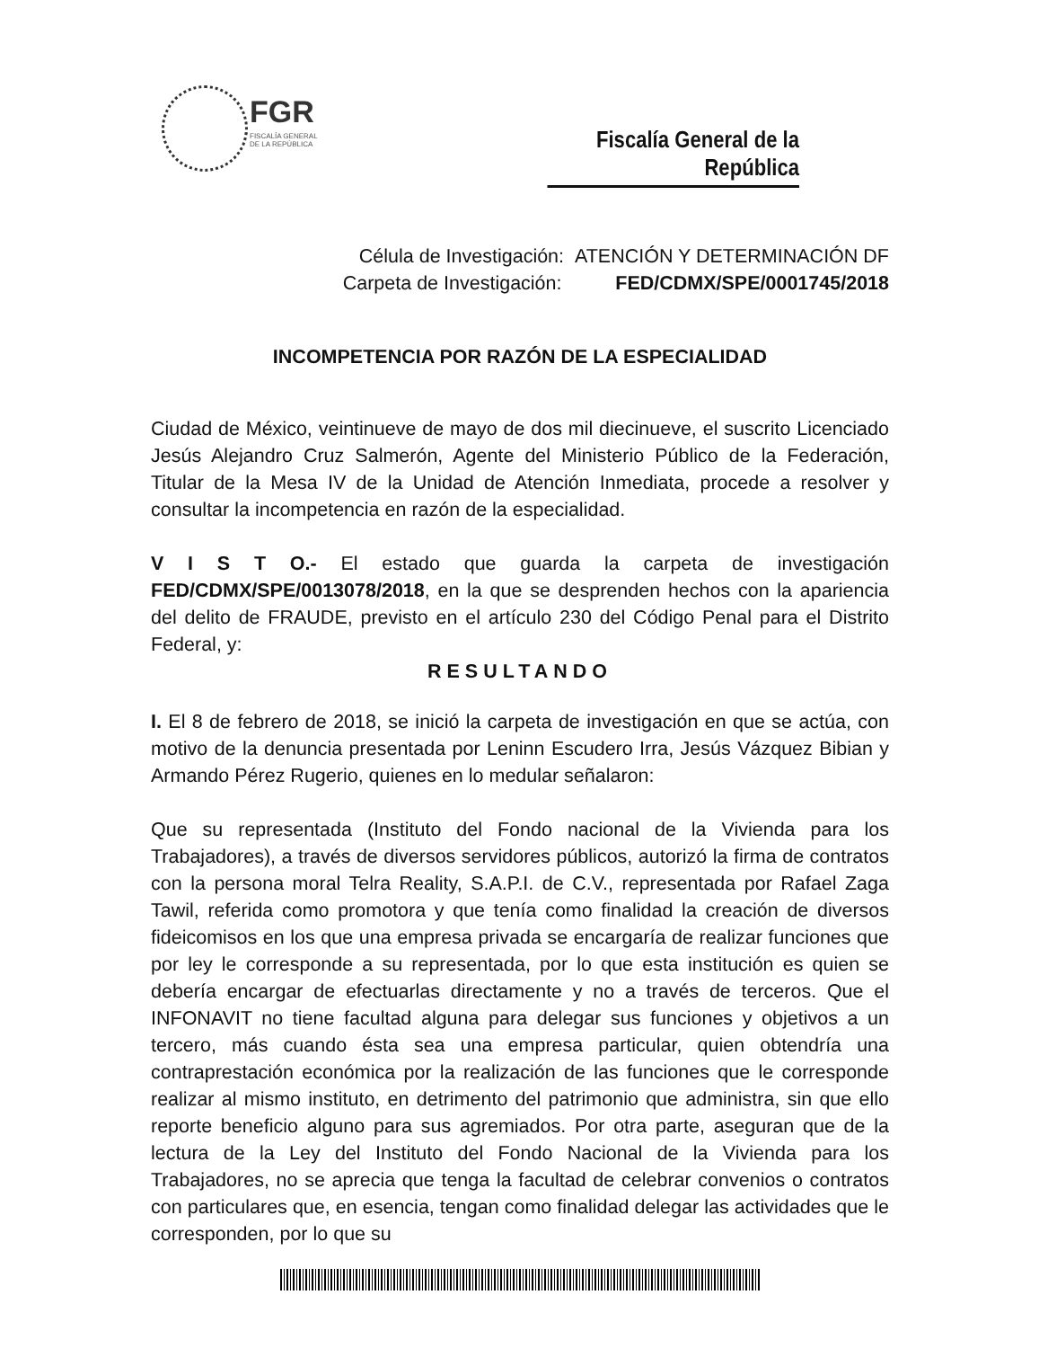FGR
FISCALÍA GENERAL
DE LA REPÚBLICA
Fiscalía General de la República
Célula de Investigación: ATENCIÓN Y DETERMINACIÓN DF
Carpeta de Investigación: FED/CDMX/SPE/0001745/2018
INCOMPETENCIA POR RAZÓN DE LA ESPECIALIDAD
Ciudad de México, veintinueve de mayo de dos mil diecinueve, el suscrito Licenciado Jesús Alejandro Cruz Salmerón, Agente del Ministerio Público de la Federación, Titular de la Mesa IV de la Unidad de Atención Inmediata, procede a resolver y consultar la incompetencia en razón de la especialidad.
V I S T O.- El estado que guarda la carpeta de investigación FED/CDMX/SPE/0013078/2018, en la que se desprenden hechos con la apariencia del delito de FRAUDE, previsto en el artículo 230 del Código Penal para el Distrito Federal, y:
RESULTANDO
I. El 8 de febrero de 2018, se inició la carpeta de investigación en que se actúa, con motivo de la denuncia presentada por Leninn Escudero Irra, Jesús Vázquez Bibian y Armando Pérez Rugerio, quienes en lo medular señalaron:
Que su representada (Instituto del Fondo nacional de la Vivienda para los Trabajadores), a través de diversos servidores públicos, autorizó la firma de contratos con la persona moral Telra Reality, S.A.P.I. de C.V., representada por Rafael Zaga Tawil, referida como promotora y que tenía como finalidad la creación de diversos fideicomisos en los que una empresa privada se encargaría de realizar funciones que por ley le corresponde a su representada, por lo que esta institución es quien se debería encargar de efectuarlas directamente y no a través de terceros. Que el INFONAVIT no tiene facultad alguna para delegar sus funciones y objetivos a un tercero, más cuando ésta sea una empresa particular, quien obtendría una contraprestación económica por la realización de las funciones que le corresponde realizar al mismo instituto, en detrimento del patrimonio que administra, sin que ello reporte beneficio alguno para sus agremiados. Por otra parte, aseguran que de la lectura de la Ley del Instituto del Fondo Nacional de la Vivienda para los Trabajadores, no se aprecia que tenga la facultad de celebrar convenios o contratos con particulares que, en esencia, tengan como finalidad delegar las actividades que le corresponden, por lo que su